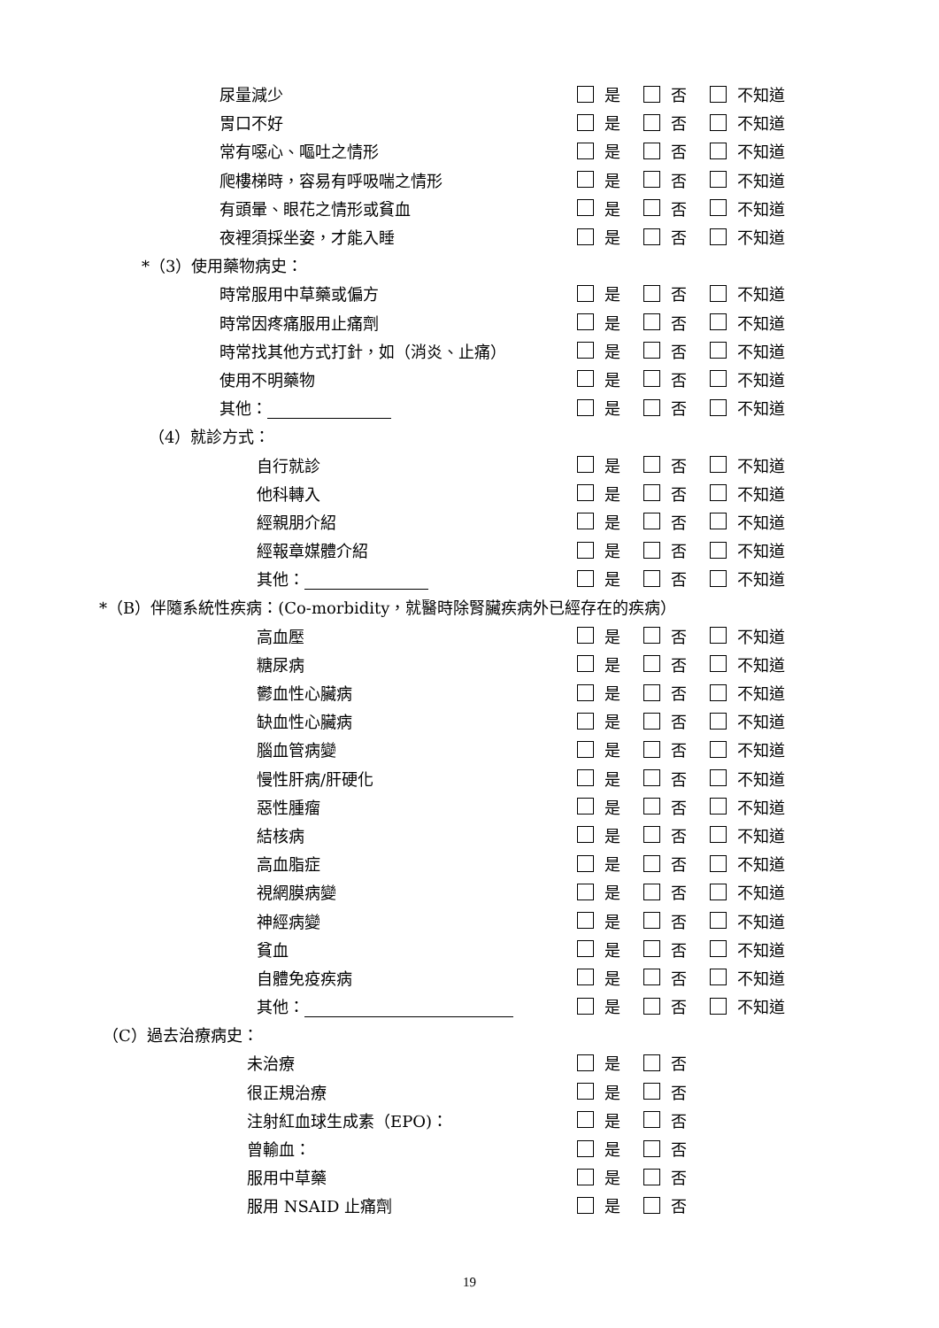尿量減少 是 否 不知道
胃口不好 是 否 不知道
常有噁心、嘔吐之情形 是 否 不知道
爬樓梯時，容易有呼吸喘之情形 是 否 不知道
有頭暈、眼花之情形或貧血 是 否 不知道
夜裡須採坐姿，才能入睡 是 否 不知道
*（3）使用藥物病史：
時常服用中草藥或偏方 是 否 不知道
時常因疼痛服用止痛劑 是 否 不知道
時常找其他方式打針，如（消炎、止痛） 是 否 不知道
使用不明藥物 是 否 不知道
其他： 是 否 不知道
（4）就診方式：
自行就診 是 否 不知道
他科轉入 是 否 不知道
經親朋介紹 是 否 不知道
經報章媒體介紹 是 否 不知道
其他： 是 否 不知道
*（B）伴隨系統性疾病：(Co-morbidity，就醫時除腎臟疾病外已經存在的疾病）
高血壓 是 否 不知道
糖尿病 是 否 不知道
鬱血性心臟病 是 否 不知道
缺血性心臟病 是 否 不知道
腦血管病變 是 否 不知道
慢性肝病/肝硬化 是 否 不知道
惡性腫瘤 是 否 不知道
結核病 是 否 不知道
高血脂症 是 否 不知道
視網膜病變 是 否 不知道
神經病變 是 否 不知道
貧血 是 否 不知道
自體免疫疾病 是 否 不知道
其他： 是 否 不知道
（C）過去治療病史：
未治療 是 否
很正規治療 是 否
注射紅血球生成素（EPO)： 是 否
曾輸血： 是 否
服用中草藥 是 否
服用 NSAID 止痛劑 是 否
19